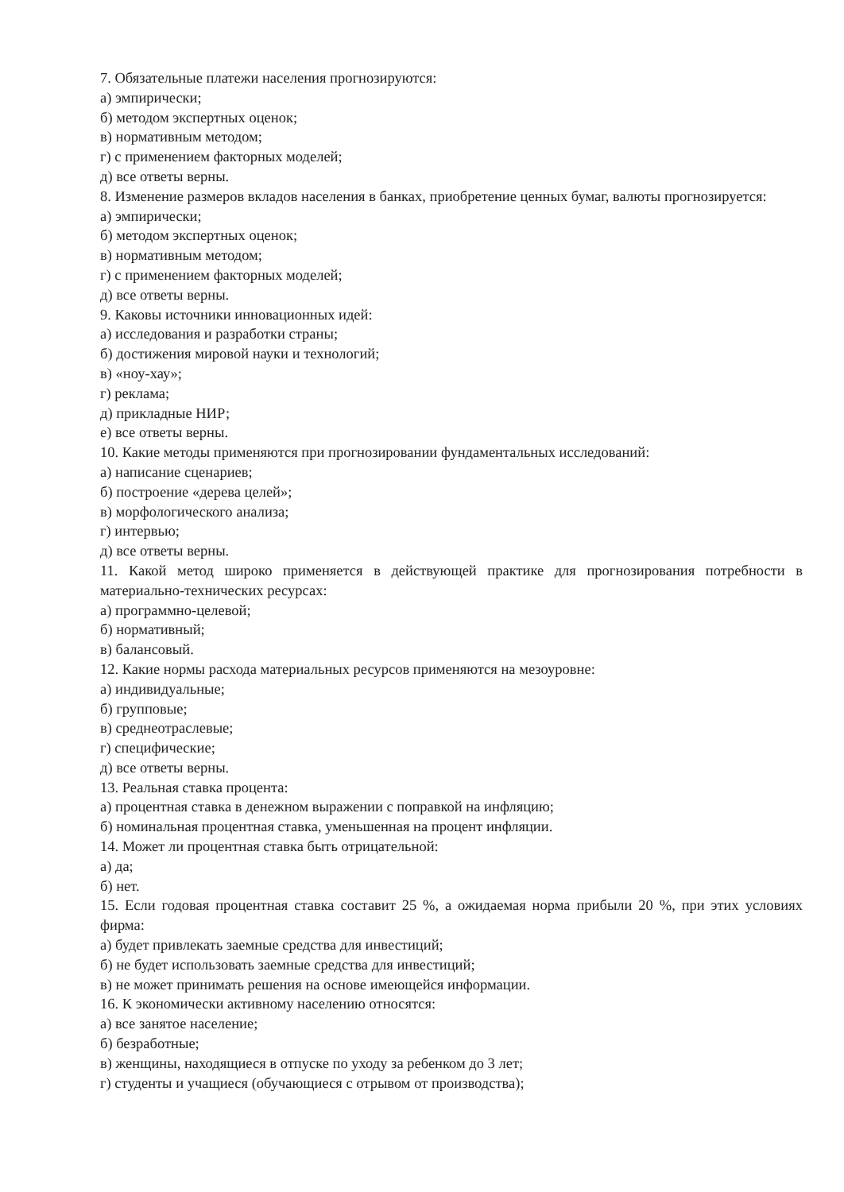7. Обязательные платежи населения прогнозируются:
а) эмпирически;
б) методом экспертных оценок;
в) нормативным методом;
г) с применением факторных моделей;
д) все ответы верны.
8. Изменение размеров вкладов населения в банках, приобретение ценных бумаг, валюты прогнозируется:
а) эмпирически;
б) методом экспертных оценок;
в) нормативным методом;
г) с применением факторных моделей;
д) все ответы верны.
9. Каковы источники инновационных идей:
а) исследования и разработки страны;
б) достижения мировой науки и технологий;
в) «ноу-хау»;
г) реклама;
д) прикладные НИР;
е) все ответы верны.
10. Какие методы применяются при прогнозировании фундаментальных исследований:
а) написание сценариев;
б) построение «дерева целей»;
в) морфологического анализа;
г) интервью;
д) все ответы верны.
11. Какой метод широко применяется в действующей практике для прогнозирования потребности в материально-технических ресурсах:
а) программно-целевой;
б) нормативный;
в) балансовый.
12. Какие нормы расхода материальных ресурсов применяются на мезоуровне:
а) индивидуальные;
б) групповые;
в) среднеотраслевые;
г) специфические;
д) все ответы верны.
13. Реальная ставка процента:
а) процентная ставка в денежном выражении с поправкой на инфляцию;
б) номинальная процентная ставка, уменьшенная на процент инфляции.
14. Может ли процентная ставка быть отрицательной:
а) да;
б) нет.
15. Если годовая процентная ставка составит 25 %, а ожидаемая норма прибыли 20 %, при этих условиях фирма:
а) будет привлекать заемные средства для инвестиций;
б) не будет использовать заемные средства для инвестиций;
в) не может принимать решения на основе имеющейся информации.
16. К экономически активному населению относятся:
а) все занятое население;
б) безработные;
в) женщины, находящиеся в отпуске по уходу за ребенком до 3 лет;
г) студенты и учащиеся (обучающиеся с отрывом от производства);